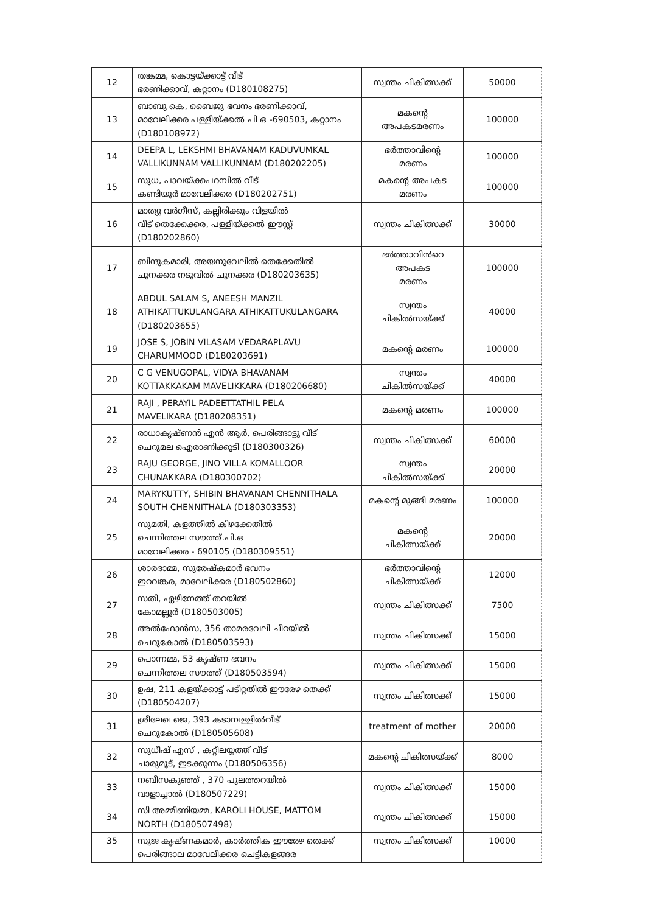| 12 | തങ്കമ്മ, കൊട്ടയ്ക്കാട്ട് വീട് ഭരണിക്കാവ്, കറ്റാനം (D180108275) | സ്വന്തം ചികിത്സക്ക് | 50000 |
| 13 | ബാബു കെ, ബൈജു ഭവനം ഭരണിക്കാവ്, മാവേലിക്കര പള്ളിയ്ക്കൽ പി ഒ -690503, കറ്റാനം (D180108972) | മകന്റെ അപകടമരണം | 100000 |
| 14 | DEEPA L, LEKSHMI BHAVANAM KADUVUMKAL VALLIKUNNAM VALLIKUNNAM (D180202205) | ഭർത്താവിന്റെ മരണം | 100000 |
| 15 | സുധ, പാവയ്ക്കപറമ്പിൽ വീട് കണ്ടിയൂർ മാവേലിക്കര (D180202751) | മകന്റെ അപകട മരണം | 100000 |
| 16 | മാത്യു വർഗീസ്, കല്ലിരിക്കും വിളയിൽ വീട് തെക്കേക്കര, പള്ളിയ്ക്കൽ ഈസ്റ്റ് (D180202860) | സ്വന്തം ചികിത്സക്ക് | 30000 |
| 17 | ബിന്ദുകമാരി, അയനുവേലിൽ തെക്കേതിൽ ചുനക്കര നടുവിൽ ചുനക്കര (D180203635) | ഭർത്താവിൻറെ അപകട മരണം | 100000 |
| 18 | ABDUL SALAM S, ANEESH MANZIL ATHIKATTUKULANGARA ATHIKATTUKULANGARA (D180203655) | സ്വന്തം ചികിൽസയ്ക്ക് | 40000 |
| 19 | JOSE S, JOBIN VILASAM VEDARAPLAVU CHARUMMOOD (D180203691) | മകന്റെ മരണം | 100000 |
| 20 | C G VENUGOPAL, VIDYA BHAVANAM KOTTAKKAKAM MAVELIKKARA (D180206680) | സ്വന്തം ചികിൽസയ്ക്ക് | 40000 |
| 21 | RAJI , PERAYIL PADEETTATHIL PELA MAVELIKARA (D180208351) | മകന്റെ മരണം | 100000 |
| 22 | രാധാകൃഷ്ണൻ എൻ ആർ, പെരിങ്ങാട്ടു വീട് ചെറുമല ഐരാണിക്കുടി (D180300326) | സ്വന്തം ചികിത്സക്ക് | 60000 |
| 23 | RAJU GEORGE, JINO VILLA KOMALLOOR CHUNAKKARA (D180300702) | സ്വന്തം ചികിൽസയ്ക്ക് | 20000 |
| 24 | MARYKUTTY, SHIBIN BHAVANAM CHENNITHALA SOUTH CHENNITHALA (D180303353) | മകന്റെ മുങ്ങി മരണം | 100000 |
| 25 | സുമതി, കളത്തിൽ കിഴക്കേതിൽ ചെന്നിത്തല സൗത്ത്.പി.ഒ മാവേലിക്കര - 690105 (D180309551) | മകൻ്റെ ചികിത്സയ്ക്ക് | 20000 |
| 26 | ശാരദാമ്മ, സുരേഷ്കമാർ ഭവനം ഇറവങ്കര, മാവേലിക്കര (D180502860) | ഭർത്താവിൻ്റെ ചികിത്സയ്ക്ക് | 12000 |
| 27 | സതി, ഏഴിനേത്ത് തറയിൽ കോമല്ലൂർ (D180503005) | സ്വന്തം ചികിത്സക്ക് | 7500 |
| 28 | അൽഫോൻസ, 356 താമരവേലി ചിറയിൽ ചെറുകോൽ (D180503593) | സ്വന്തം ചികിത്സക്ക് | 15000 |
| 29 | പൊന്നമ്മ, 53 കൃഷ്ണ ഭവനം ചെന്നിത്തല സൗത്ത് (D180503594) | സ്വന്തം ചികിത്സക്ക് | 15000 |
| 30 | ഉഷ, 211 കളയ്ക്കാട്ട് പടീറ്റതിൽ ഈരേഴ തെക്ക് (D180504207) | സ്വന്തം ചികിത്സക്ക് | 15000 |
| 31 | ശ്രീലേഖ ജെ, 393 കടാമ്പള്ളിൽവീട് ചെറുകോൽ (D180505608) | treatment of mother | 20000 |
| 32 | സുധീഷ് എസ് , കറ്റീലയ്യത്ത് വീട് ചാരുമൂട്, ഇടക്കുന്നം (D180506356) | മകന്റെ ചികിത്സയ്ക്ക് | 8000 |
| 33 | നബീസകുഞ്ഞ് , 370 പുലത്തറയിൽ വാളാച്ചാൽ (D180507229) | സ്വന്തം ചികിത്സക്ക് | 15000 |
| 34 | സി അമ്മിണിയമ്മ, KAROLI HOUSE, MATTOM NORTH (D180507498) | സ്വന്തം ചികിത്സക്ക് | 15000 |
| 35 | സുജ കൃഷ്ണകമാർ, കാർത്തിക ഈരേഴ തെക്ക് പെരിങ്ങാല മാവേലിക്കര ചെട്ടികളങ്ങര | സ്വന്തം ചികിത്സക്ക് | 10000 |